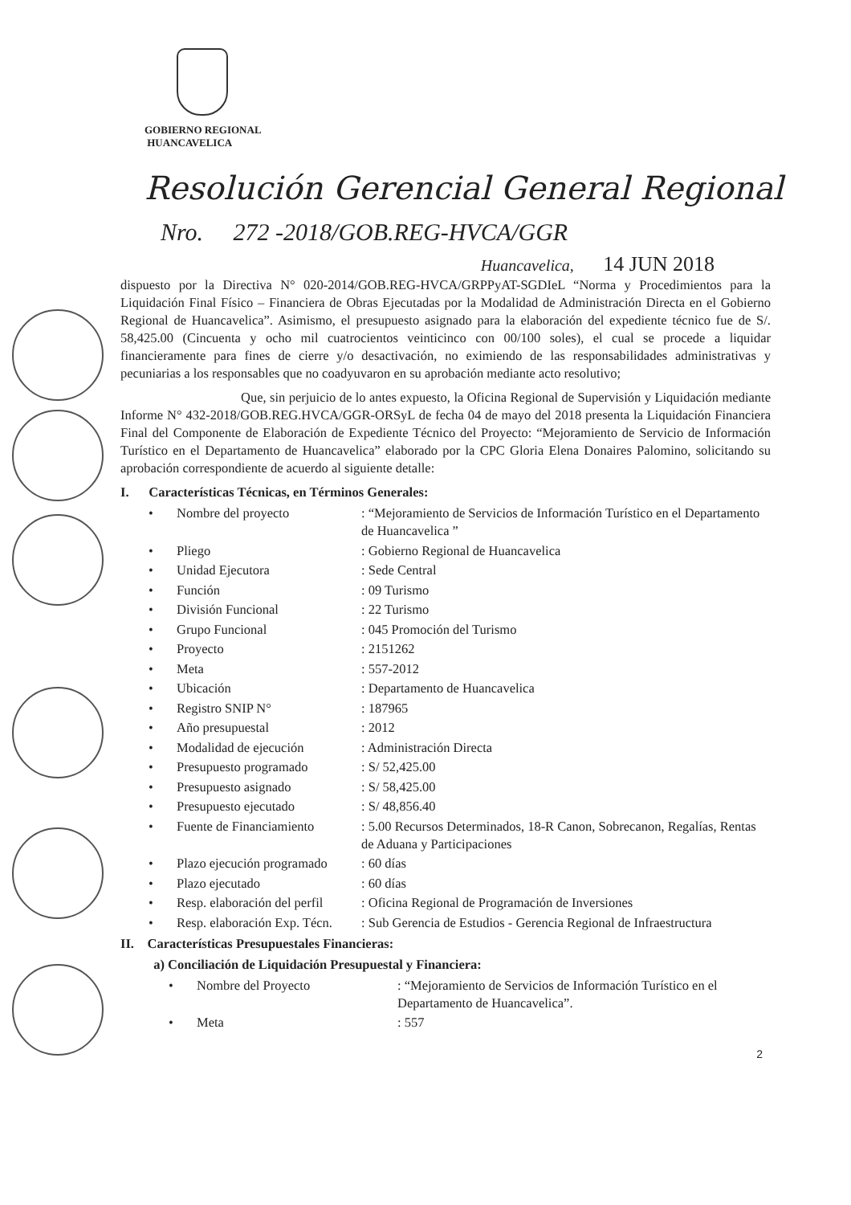GOBIERNO REGIONAL
HUANCAVELICA
Resolución Gerencial General Regional
Nro. 272 -2018/GOB.REG-HVCA/GGR
Huancavelica, 14 JUN 2018
dispuesto por la Directiva N° 020-2014/GOB.REG-HVCA/GRPPyAT-SGDIeL “Norma y Procedimientos para la Liquidación Final Físico – Financiera de Obras Ejecutadas por la Modalidad de Administración Directa en el Gobierno Regional de Huancavelica”. Asimismo, el presupuesto asignado para la elaboración del expediente técnico fue de S/. 58,425.00 (Cincuenta y ocho mil cuatrocientos veinticinco con 00/100 soles), el cual se procede a liquidar financieramente para fines de cierre y/o desactivación, no eximiendo de las responsabilidades administrativas y pecuniarias a los responsables que no coadyuvaron en su aprobación mediante acto resolutivo;
Que, sin perjuicio de lo antes expuesto, la Oficina Regional de Supervisión y Liquidación mediante Informe N° 432-2018/GOB.REG.HVCA/GGR-ORSyL de fecha 04 de mayo del 2018 presenta la Liquidación Financiera Final del Componente de Elaboración de Expediente Técnico del Proyecto: “Mejoramiento de Servicio de Información Turístico en el Departamento de Huancavelica” elaborado por la CPC Gloria Elena Donaires Palomino, solicitando su aprobación correspondiente de acuerdo al siguiente detalle:
I. Características Técnicas, en Términos Generales:
• Nombre del proyecto: “Mejoramiento de Servicios de Información Turístico en el Departamento de Huancavelica ”
• Pliego: Gobierno Regional de Huancavelica
• Unidad Ejecutora: Sede Central
• Función: 09 Turismo
• División Funcional: 22 Turismo
• Grupo Funcional: 045 Promoción del Turismo
• Proyecto: 2151262
• Meta: 557-2012
• Ubicación: Departamento de Huancavelica
• Registro SNIP N°: 187965
• Año presupuestal: 2012
• Modalidad de ejecución: Administración Directa
• Presupuesto programado: S/ 52,425.00
• Presupuesto asignado: S/ 58,425.00
• Presupuesto ejecutado: S/ 48,856.40
• Fuente de Financiamiento: 5.00 Recursos Determinados, 18-R Canon, Sobrecanon, Regalías, Rentas de Aduana y Participaciones
• Plazo ejecución programado: 60 días
• Plazo ejecutado: 60 días
• Resp. elaboración del perfil: Oficina Regional de Programación de Inversiones
• Resp. elaboración Exp. Técn.: Sub Gerencia de Estudios - Gerencia Regional de Infraestructura
II. Características Presupuestales Financieras:
a) Conciliación de Liquidación Presupuestal y Financiera:
• Nombre del Proyecto: “Mejoramiento de Servicios de Información Turístico en el Departamento de Huancavelica”.
• Meta: 557
2